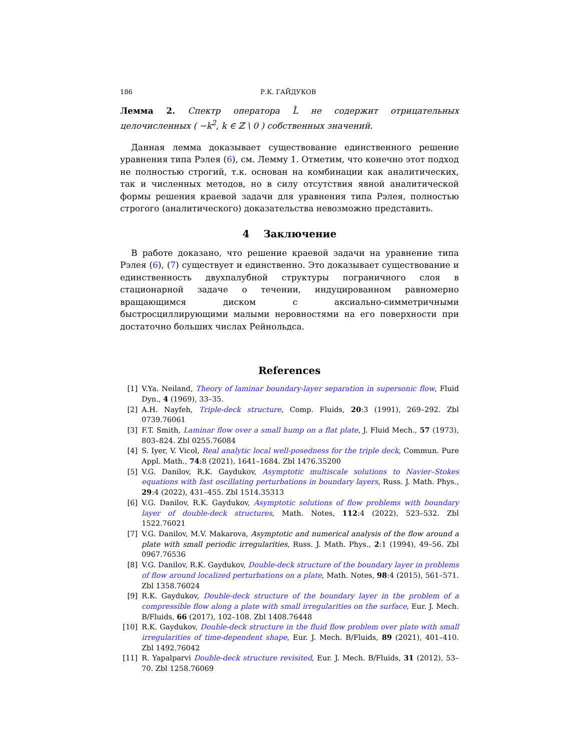186 Р.К. ГАЙДУКОВ
Лемма 2. Спектр оператора L̂ не содержит отрицательных целочисленных ( −k<sup>2</sup>, k ∈ ℤ \ 0 ) собственных значений.
Данная лемма доказывает существование единственного решение уравнения типа Рэлея (6), см. Лемму 1. Отметим, что конечно этот подход не полностью строгий, т.к. основан на комбинации как аналитических, так и численных методов, но в силу отсутствия явной аналитической формы решения краевой задачи для уравнения типа Рэлея, полностью строгого (аналитического) доказательства невозможно представить.
4 Заключение
В работе доказано, что решение краевой задачи на уравнение типа Рэлея (6), (7) существует и единственно. Это доказывает существование и единственность двухпалубной структуры пограничного слоя в стационарной задаче о течении, индуцированном равномерно вращающимся диском с аксиально-симметричными быстросциллирующими малыми неровностями на его поверхности при достаточно больших числах Рейнольдса.
References
[1] V.Ya. Neiland, Theory of laminar boundary-layer separation in supersonic flow, Fluid Dyn., 4 (1969), 33–35.
[2] A.H. Nayfeh, Triple-deck structure, Comp. Fluids, 20:3 (1991), 269–292. Zbl 0739.76061
[3] F.T. Smith, Laminar flow over a small hump on a flat plate, J. Fluid Mech., 57 (1973), 803–824. Zbl 0255.76084
[4] S. Iyer, V. Vicol, Real analytic local well-posedness for the triple deck, Commun. Pure Appl. Math., 74:8 (2021), 1641–1684. Zbl 1476.35200
[5] V.G. Danilov, R.K. Gaydukov, Asymptotic multiscale solutions to Navier–Stokes equations with fast oscillating perturbations in boundary layers, Russ. J. Math. Phys., 29:4 (2022), 431–455. Zbl 1514.35313
[6] V.G. Danilov, R.K. Gaydukov, Asymptotic solutions of flow problems with boundary layer of double-deck structures, Math. Notes, 112:4 (2022), 523–532. Zbl 1522.76021
[7] V.G. Danilov, M.V. Makarova, Asymptotic and numerical analysis of the flow around a plate with small periodic irregularities, Russ. J. Math. Phys., 2:1 (1994), 49–56. Zbl 0967.76536
[8] V.G. Danilov, R.K. Gaydukov, Double-deck structure of the boundary layer in problems of flow around localized perturbations on a plate, Math. Notes, 98:4 (2015), 561–571. Zbl 1358.76024
[9] R.K. Gaydukov, Double-deck structure of the boundary layer in the problem of a compressible flow along a plate with small irregularities on the surface, Eur. J. Mech. B/Fluids, 66 (2017), 102–108. Zbl 1408.76448
[10] R.K. Gaydukov, Double-deck structure in the fluid flow problem over plate with small irregularities of time-dependent shape, Eur. J. Mech. B/Fluids, 89 (2021), 401–410. Zbl 1492.76042
[11] R. Yapalparvi Double-deck structure revisited, Eur. J. Mech. B/Fluids, 31 (2012), 53–70. Zbl 1258.76069